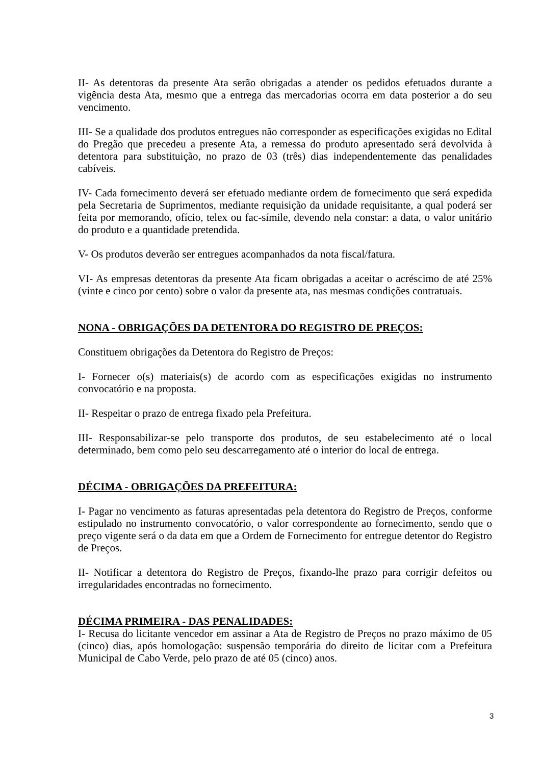II- As detentoras da presente Ata serão obrigadas a atender os pedidos efetuados durante a vigência desta Ata, mesmo que a entrega das mercadorias ocorra em data posterior a do seu vencimento.
III- Se a qualidade dos produtos entregues não corresponder as especificações exigidas no Edital do Pregão que precedeu a presente Ata, a remessa do produto apresentado será devolvida à detentora para substituição, no prazo de 03 (três) dias independentemente das penalidades cabíveis.
IV- Cada fornecimento deverá ser efetuado mediante ordem de fornecimento que será expedida pela Secretaria de Suprimentos, mediante requisição da unidade requisitante, a qual poderá ser feita por memorando, ofício, telex ou fac-símile, devendo nela constar: a data, o valor unitário do produto e a quantidade pretendida.
V- Os produtos deverão ser entregues acompanhados da nota fiscal/fatura.
VI- As empresas detentoras da presente Ata ficam obrigadas a aceitar o acréscimo de até 25% (vinte e cinco por cento) sobre o valor da presente ata, nas mesmas condições contratuais.
NONA - OBRIGAÇÕES DA DETENTORA DO REGISTRO DE PREÇOS:
Constituem obrigações da Detentora do Registro de Preços:
I- Fornecer o(s) materiais(s) de acordo com as especificações exigidas no instrumento convocatório e na proposta.
II- Respeitar o prazo de entrega fixado pela Prefeitura.
III- Responsabilizar-se pelo transporte dos produtos, de seu estabelecimento até o local determinado, bem como pelo seu descarregamento até o interior do local de entrega.
DÉCIMA - OBRIGAÇÕES DA PREFEITURA:
I- Pagar no vencimento as faturas apresentadas pela detentora do Registro de Preços, conforme estipulado no instrumento convocatório, o valor correspondente ao fornecimento, sendo que o preço vigente será o da data em que a Ordem de Fornecimento for entregue detentor do Registro de Preços.
II- Notificar a detentora do Registro de Preços, fixando-lhe prazo para corrigir defeitos ou irregularidades encontradas no fornecimento.
DÉCIMA PRIMEIRA - DAS PENALIDADES:
I- Recusa do licitante vencedor em assinar a Ata de Registro de Preços no prazo máximo de 05 (cinco) dias, após homologação: suspensão temporária do direito de licitar com a Prefeitura Municipal de Cabo Verde, pelo prazo de até 05 (cinco) anos.
3